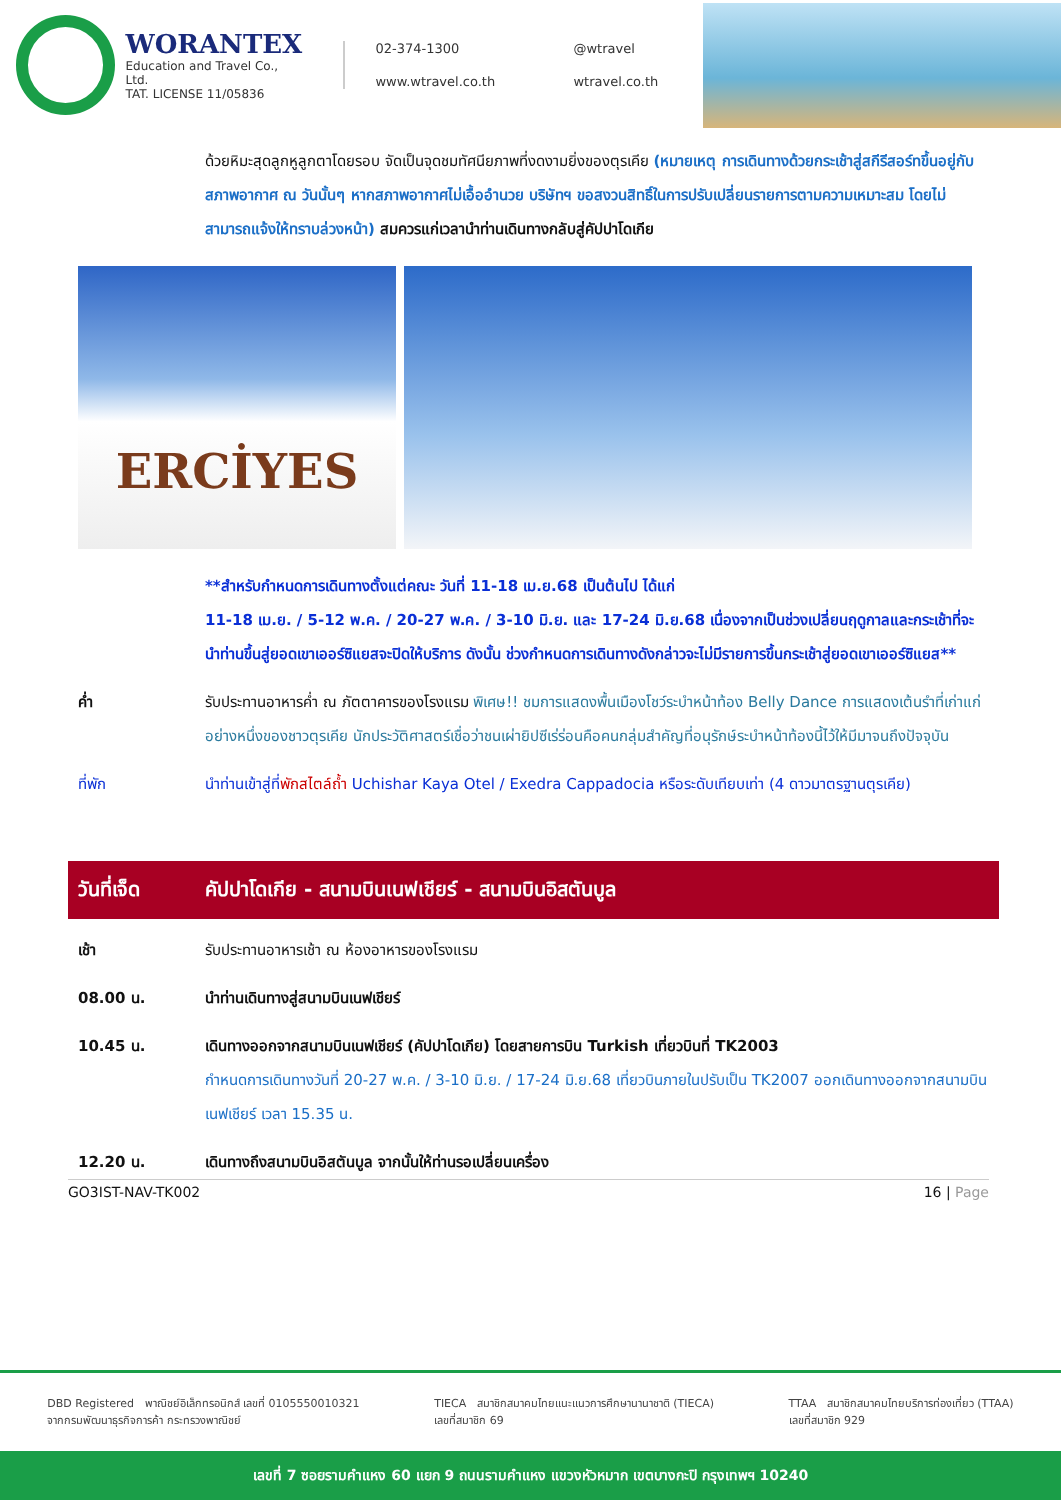WORANTEX
Education and Travel Co., Ltd.
TAT. LICENSE 11/05836
02-374-1300 @wtravel www.wtravel.co.th wtravel.co.th
ด้วยหิมะสุดลูกหูลูกตาโดยรอบ จัดเป็นจุดชมทัศนียภาพที่งดงามยิ่งของตุรเคีย (หมายเหตุ การเดินทางด้วยกระเช้าสู่สกีรีสอร์ทขึ้นอยู่กับสภาพอากาศ ณ วันนั้นๆ หากสภาพอากาศไม่เอื้ออำนวย บริษัทฯ ขอสงวนสิทธิ์ในการปรับเปลี่ยนรายการตามความเหมาะสม โดยไม่สามารถแจ้งให้ทราบล่วงหน้า) สมควรแก่เวลานำท่านเดินทางกลับสู่คัปปาโดเกีย
ERCİYES
**สำหรับกำหนดการเดินทางตั้งแต่คณะ วันที่ 11-18 เม.ย.68 เป็นต้นไป ได้แก่
11-18 เม.ย. / 5-12 พ.ค. / 20-27 พ.ค. / 3-10 มิ.ย. และ 17-24 มิ.ย.68 เนื่องจากเป็นช่วงเปลี่ยนฤดูกาลและกระเช้าที่จะนำท่านขึ้นสู่ยอดเขาเออร์ซิแยสจะปิดให้บริการ ดังนั้น ช่วงกำหนดการเดินทางดังกล่าวจะไม่มีรายการขึ้นกระเช้าสู่ยอดเขาเออร์ซิแยส**
ค่ำ รับประทานอาหารค่ำ ณ ภัตตาคารของโรงแรม พิเศษ!! ชมการแสดงพื้นเมืองโชว์ระบำหน้าท้อง Belly Dance การแสดงเต้นรำที่เก่าแก่อย่างหนึ่งของชาวตุรเคีย นักประวัติศาสตร์เชื่อว่าชนเผ่ายิปซีเร่ร่อนคือคนกลุ่มสำคัญที่อนุรักษ์ระบำหน้าท้องนี้ไว้ให้มีมาจนถึงปัจจุบัน
ที่พัก นำท่านเข้าสู่ที่พักสไตล์ถ้ำ Uchishar Kaya Otel / Exedra Cappadocia หรือระดับเทียบเท่า (4 ดาวมาตรฐานตุรเคีย)
วันที่เจ็ด คัปปาโดเกีย - สนามบินเนฟเชียร์ - สนามบินอิสตันบูล
เช้า รับประทานอาหารเช้า ณ ห้องอาหารของโรงแรม
08.00 น. นำท่านเดินทางสู่สนามบินเนฟเชียร์
10.45 น. เดินทางออกจากสนามบินเนฟเชียร์ (คัปปาโดเกีย) โดยสายการบิน Turkish เที่ยวบินที่ TK2003
กำหนดการเดินทางวันที่ 20-27 พ.ค. / 3-10 มิ.ย. / 17-24 มิ.ย.68 เที่ยวบินภายในปรับเป็น TK2007 ออกเดินทางออกจากสนามบินเนฟเชียร์ เวลา 15.35 น.
12.20 น. เดินทางถึงสนามบินอิสตันบูล จากนั้นให้ท่านรอเปลี่ยนเครื่อง
GO3IST-NAV-TK002 16 | Page
DBD Registered พาณิชย์อิเล็กทรอนิกส์ เลขที่ 0105550010321
จากกรมพัฒนาธุรกิจการค้า กระทรวงพาณิชย์
TIECA สมาชิกสมาคมไทยแนะแนวการศึกษานานาชาติ (TIECA)
เลขที่สมาชิก 69
TTAA สมาชิกสมาคมไทยบริการท่องเที่ยว (TTAA)
เลขที่สมาชิก 929
เลขที่ 7 ซอยรามคำแหง 60 แยก 9 ถนนรามคำแหง แขวงหัวหมาก เขตบางกะปิ กรุงเทพฯ 10240